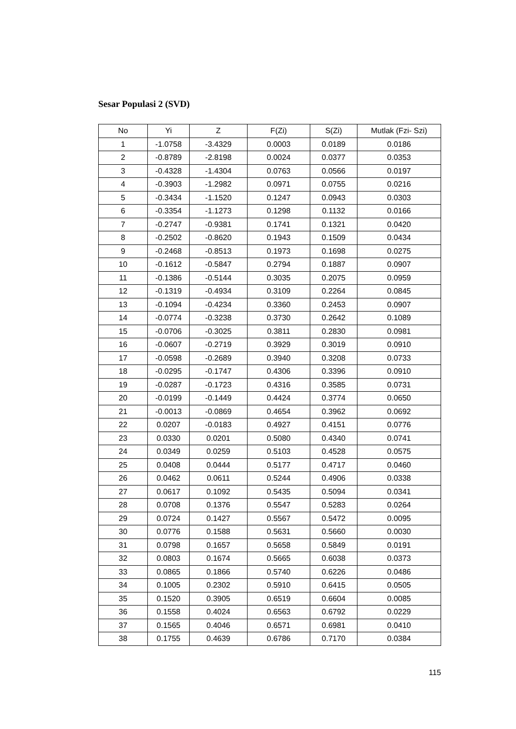Sesar Populasi 2 (SVD)
| No | Yi | Z | F(Zi) | S(Zi) | Mutlak (Fzi- Szi) |
| --- | --- | --- | --- | --- | --- |
| 1 | -1.0758 | -3.4329 | 0.0003 | 0.0189 | 0.0186 |
| 2 | -0.8789 | -2.8198 | 0.0024 | 0.0377 | 0.0353 |
| 3 | -0.4328 | -1.4304 | 0.0763 | 0.0566 | 0.0197 |
| 4 | -0.3903 | -1.2982 | 0.0971 | 0.0755 | 0.0216 |
| 5 | -0.3434 | -1.1520 | 0.1247 | 0.0943 | 0.0303 |
| 6 | -0.3354 | -1.1273 | 0.1298 | 0.1132 | 0.0166 |
| 7 | -0.2747 | -0.9381 | 0.1741 | 0.1321 | 0.0420 |
| 8 | -0.2502 | -0.8620 | 0.1943 | 0.1509 | 0.0434 |
| 9 | -0.2468 | -0.8513 | 0.1973 | 0.1698 | 0.0275 |
| 10 | -0.1612 | -0.5847 | 0.2794 | 0.1887 | 0.0907 |
| 11 | -0.1386 | -0.5144 | 0.3035 | 0.2075 | 0.0959 |
| 12 | -0.1319 | -0.4934 | 0.3109 | 0.2264 | 0.0845 |
| 13 | -0.1094 | -0.4234 | 0.3360 | 0.2453 | 0.0907 |
| 14 | -0.0774 | -0.3238 | 0.3730 | 0.2642 | 0.1089 |
| 15 | -0.0706 | -0.3025 | 0.3811 | 0.2830 | 0.0981 |
| 16 | -0.0607 | -0.2719 | 0.3929 | 0.3019 | 0.0910 |
| 17 | -0.0598 | -0.2689 | 0.3940 | 0.3208 | 0.0733 |
| 18 | -0.0295 | -0.1747 | 0.4306 | 0.3396 | 0.0910 |
| 19 | -0.0287 | -0.1723 | 0.4316 | 0.3585 | 0.0731 |
| 20 | -0.0199 | -0.1449 | 0.4424 | 0.3774 | 0.0650 |
| 21 | -0.0013 | -0.0869 | 0.4654 | 0.3962 | 0.0692 |
| 22 | 0.0207 | -0.0183 | 0.4927 | 0.4151 | 0.0776 |
| 23 | 0.0330 | 0.0201 | 0.5080 | 0.4340 | 0.0741 |
| 24 | 0.0349 | 0.0259 | 0.5103 | 0.4528 | 0.0575 |
| 25 | 0.0408 | 0.0444 | 0.5177 | 0.4717 | 0.0460 |
| 26 | 0.0462 | 0.0611 | 0.5244 | 0.4906 | 0.0338 |
| 27 | 0.0617 | 0.1092 | 0.5435 | 0.5094 | 0.0341 |
| 28 | 0.0708 | 0.1376 | 0.5547 | 0.5283 | 0.0264 |
| 29 | 0.0724 | 0.1427 | 0.5567 | 0.5472 | 0.0095 |
| 30 | 0.0776 | 0.1588 | 0.5631 | 0.5660 | 0.0030 |
| 31 | 0.0798 | 0.1657 | 0.5658 | 0.5849 | 0.0191 |
| 32 | 0.0803 | 0.1674 | 0.5665 | 0.6038 | 0.0373 |
| 33 | 0.0865 | 0.1866 | 0.5740 | 0.6226 | 0.0486 |
| 34 | 0.1005 | 0.2302 | 0.5910 | 0.6415 | 0.0505 |
| 35 | 0.1520 | 0.3905 | 0.6519 | 0.6604 | 0.0085 |
| 36 | 0.1558 | 0.4024 | 0.6563 | 0.6792 | 0.0229 |
| 37 | 0.1565 | 0.4046 | 0.6571 | 0.6981 | 0.0410 |
| 38 | 0.1755 | 0.4639 | 0.6786 | 0.7170 | 0.0384 |
115